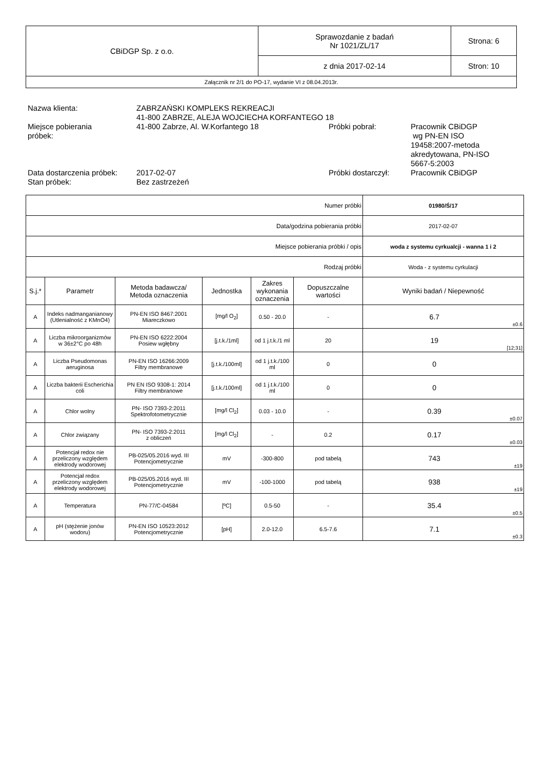| CBiDGP Sp. z o.o. | Sprawozdanie z badań Nr 1021/ZL/17 | Strona: 6 |
| | z dnia 2017-02-14 | Stron: 10 |
| Załącznik nr 2/1 do PO-17, wydanie VI z 08.04.2013r. | | |
| Nazwa klienta: | ZABRZAŃSKI KOMPLEKS REKREACJI 41-800 ZABRZE, ALEJA WOJCIECHA KORFANTEGO 18 | | |
| Miejsce pobierania próbek: | 41-800 Zabrze, Al. W.Korfantego 18 | Próbki pobrał: | Pracownik CBiDGP wg PN-EN ISO 19458:2007-metoda akredytowana, PN-ISO 5667-5:2003 |
| Data dostarczenia próbek: | 2017-02-07 | Próbki dostarczył: | Pracownik CBiDGP |
| Stan próbek: | Bez zastrzeżeń | | |
| Numer próbki | | | | | | 01980/Ś/17 | |
| Data/godzina pobierania próbki | | | | | | 2017-02-07 | |
| Miejsce pobierania próbki / opis | | | | | | woda z systemu cyrkualcji - wanna 1 i 2 | |
| Rodzaj próbki | | | | | | Woda - z systemu cyrkulacji | |
| S.j.* | Parametr | Metoda badawcza/ Metoda oznaczenia | Jednostka | Zakres wykonania oznaczenia | Dopuszczalne wartości | Wyniki badań / Niepewność | |
| A | Indeks nadmanganianowy (Utlenialność z KMnO4) | PN-EN ISO 8467:2001 Miareczkowo | [mg/l O<sub>2</sub>] | 0.50 - 20.0 | - | 6.7 | ±0.6 |
| A | Liczba mikroorganizmów w 36±2°C po 48h | PN-EN ISO 6222:2004 Posiew wgłębny | [j.t.k./1ml] | od 1 j.t.k./1 ml | 20 | 19 | [12;31] |
| A | Liczba Pseudomonas aeruginosa | PN-EN ISO 16266:2009 Filtry membranowe | [j.t.k./100ml] | od 1 j.t.k./100 ml | 0 | 0 | |
| A | Liczba bakterii Escherichia coli | PN EN ISO 9308-1: 2014 Filtry membranowe | [j.t.k./100ml] | od 1 j.t.k./100 ml | 0 | 0 | |
| A | Chlor wolny | PN- ISO 7393-2:2011 Spektrofotometrycznie | [mg/l Cl<sub>2</sub>] | 0.03 - 10.0 | - | 0.39 | ±0.07 |
| A | Chlor związany | PN- ISO 7393-2:2011 z obliczeń | [mg/l Cl<sub>2</sub>] | - | 0.2 | 0.17 | ±0.03 |
| A | Potencjał redox nie przeliczony względem elektrody wodorowej | PB-025/05.2016 wyd. III Potencjometrycznie | mV | -300-800 | pod tabelą | 743 | ±19 |
| A | Potencjał redox przeliczony względem elektrody wodorowej | PB-025/05.2016 wyd. III Potencjometrycznie | mV | -100-1000 | pod tabelą | 938 | ±19 |
| A | Temperatura | PN-77/C-04584 | [ºC] | 0.5-50 | - | 35.4 | ±0.5 |
| A | pH (stężenie jonów wodoru) | PN-EN ISO 10523:2012 Potencjometrycznie | [pH] | 2.0-12.0 | 6.5-7.6 | 7.1 | ±0.3 |